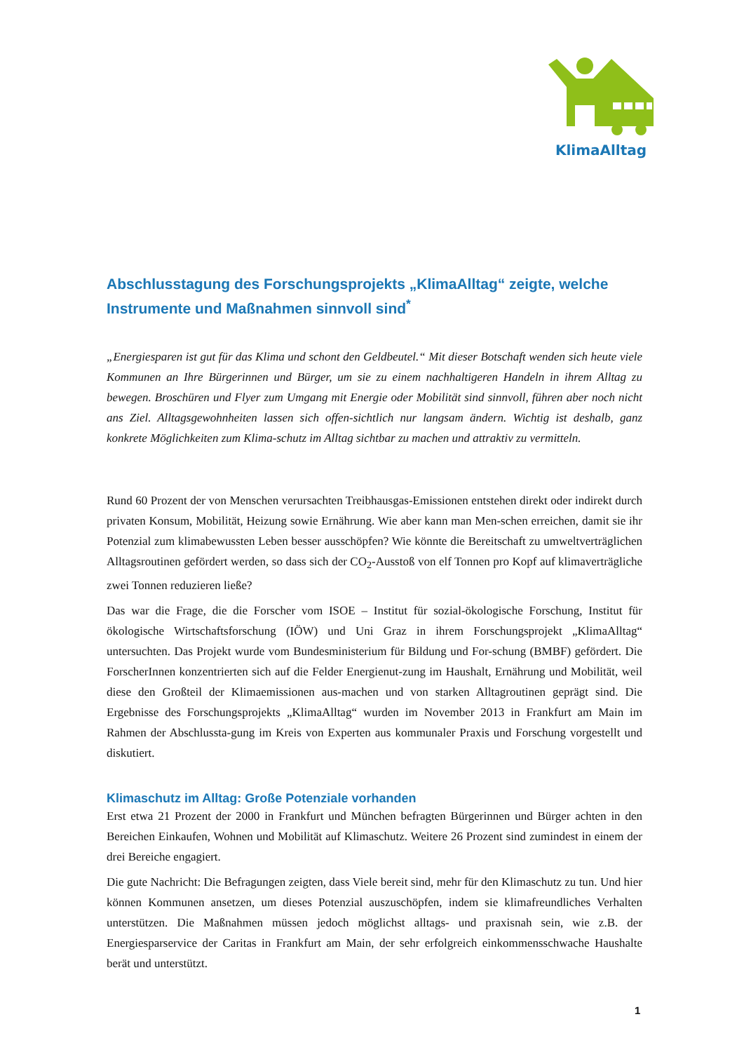KlimaAlltag
Abschlusstagung des Forschungsprojekts „KlimaAlltag“ zeigte, welche Instrumente und Maßnahmen sinnvoll sind<sup>*</sup>
„Energiesparen ist gut für das Klima und schont den Geldbeutel.“ Mit dieser Botschaft wenden sich heute viele Kommunen an Ihre Bürgerinnen und Bürger, um sie zu einem nachhaltigeren Handeln in ihrem Alltag zu bewegen. Broschüren und Flyer zum Umgang mit Energie oder Mobilität sind sinnvoll, führen aber noch nicht ans Ziel. Alltagsgewohnheiten lassen sich offen-sichtlich nur langsam ändern. Wichtig ist deshalb, ganz konkrete Möglichkeiten zum Klima-schutz im Alltag sichtbar zu machen und attraktiv zu vermitteln.
Rund 60 Prozent der von Menschen verursachten Treibhausgas-Emissionen entstehen direkt oder indirekt durch privaten Konsum, Mobilität, Heizung sowie Ernährung. Wie aber kann man Men-schen erreichen, damit sie ihr Potenzial zum klimabewussten Leben besser ausschöpfen? Wie könnte die Bereitschaft zu umweltverträglichen Alltagsroutinen gefördert werden, so dass sich der CO<sub>2</sub>-Ausstoß von elf Tonnen pro Kopf auf klimaverträgliche zwei Tonnen reduzieren ließe?
Das war die Frage, die die Forscher vom ISOE – Institut für sozial-ökologische Forschung, Institut für ökologische Wirtschaftsforschung (IÖW) und Uni Graz in ihrem Forschungsprojekt „KlimaAlltag“ untersuchten. Das Projekt wurde vom Bundesministerium für Bildung und For-schung (BMBF) gefördert. Die ForscherInnen konzentrierten sich auf die Felder Energienut-zung im Haushalt, Ernährung und Mobilität, weil diese den Großteil der Klimaemissionen aus-machen und von starken Alltagroutinen geprägt sind. Die Ergebnisse des Forschungsprojekts „KlimaAlltag“ wurden im November 2013 in Frankfurt am Main im Rahmen der Abschlussta-gung im Kreis von Experten aus kommunaler Praxis und Forschung vorgestellt und diskutiert.
Klimaschutz im Alltag: Große Potenziale vorhanden
Erst etwa 21 Prozent der 2000 in Frankfurt und München befragten Bürgerinnen und Bürger achten in den Bereichen Einkaufen, Wohnen und Mobilität auf Klimaschutz. Weitere 26 Prozent sind zumindest in einem der drei Bereiche engagiert.
Die gute Nachricht: Die Befragungen zeigten, dass Viele bereit sind, mehr für den Klimaschutz zu tun. Und hier können Kommunen ansetzen, um dieses Potenzial auszuschöpfen, indem sie klimafreundliches Verhalten unterstützen. Die Maßnahmen müssen jedoch möglichst alltags- und praxisnah sein, wie z.B. der Energiesparservice der Caritas in Frankfurt am Main, der sehr erfolgreich einkommensschwache Haushalte berät und unterstützt.
1